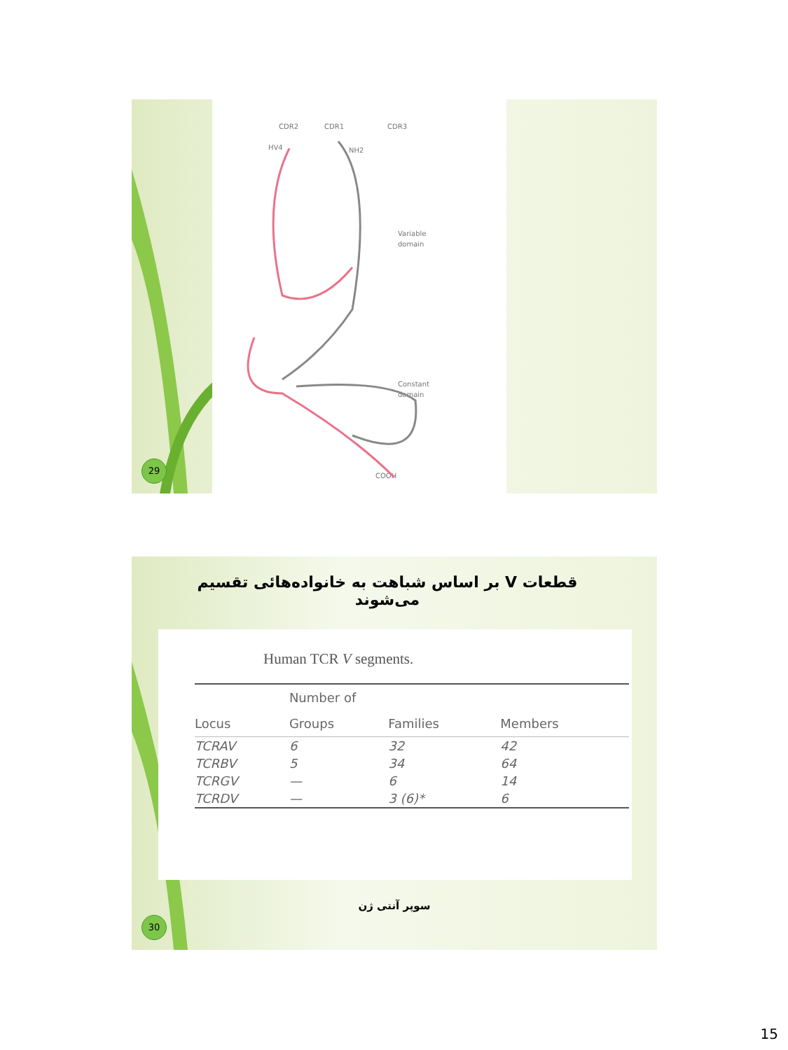CDR2
CDR1
CDR3
HV4
NH2
Variable
domain
Constant
domain
COOH
29
قطعات V بر اساس شباهت به خانواده‌هائی تقسیم می‌شوند
Human TCR V segments.
| | Number of | | |
| --- | --- | --- | --- |
| Locus | Groups | Families | Members |
| TCRAV | 6 | 32 | 42 |
| TCRBV | 5 | 34 | 64 |
| TCRGV | — | 6 | 14 |
| TCRDV | — | 3 (6)* | 6 |
سوپر آنتی ژن
30
15